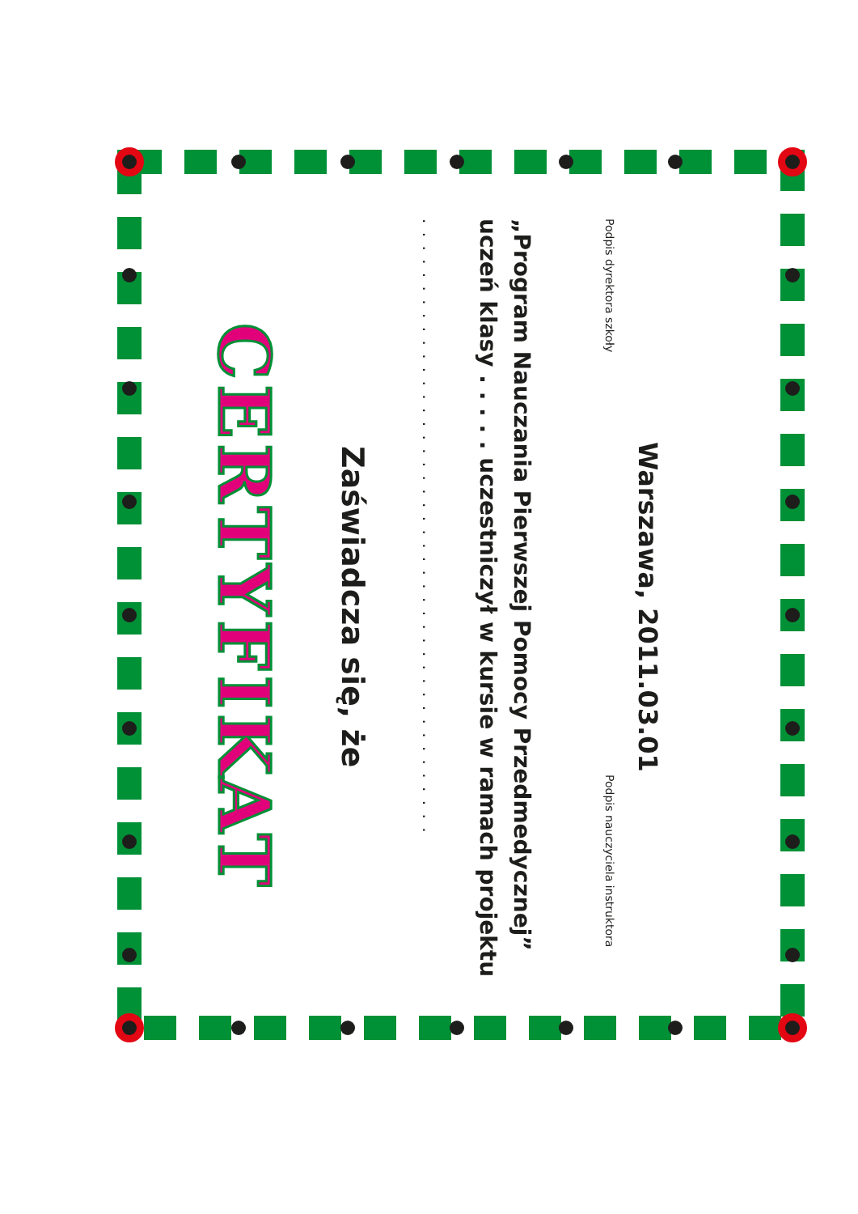CERTYFIKAT
Zaświadcza się, że
. . . . . . . . . . . . . . . . . . . . . . . . . . . . . . . . . . . . . . . . . . . . . .
uczeń klasy . . . . . uczestniczył w kursie w ramach projektu
„Program Nauczania Pierwszej Pomocy Przedmedycznej”
Podpis dyrektora szkoły Podpis nauczyciela instruktora
Warszawa, 2011.03.01